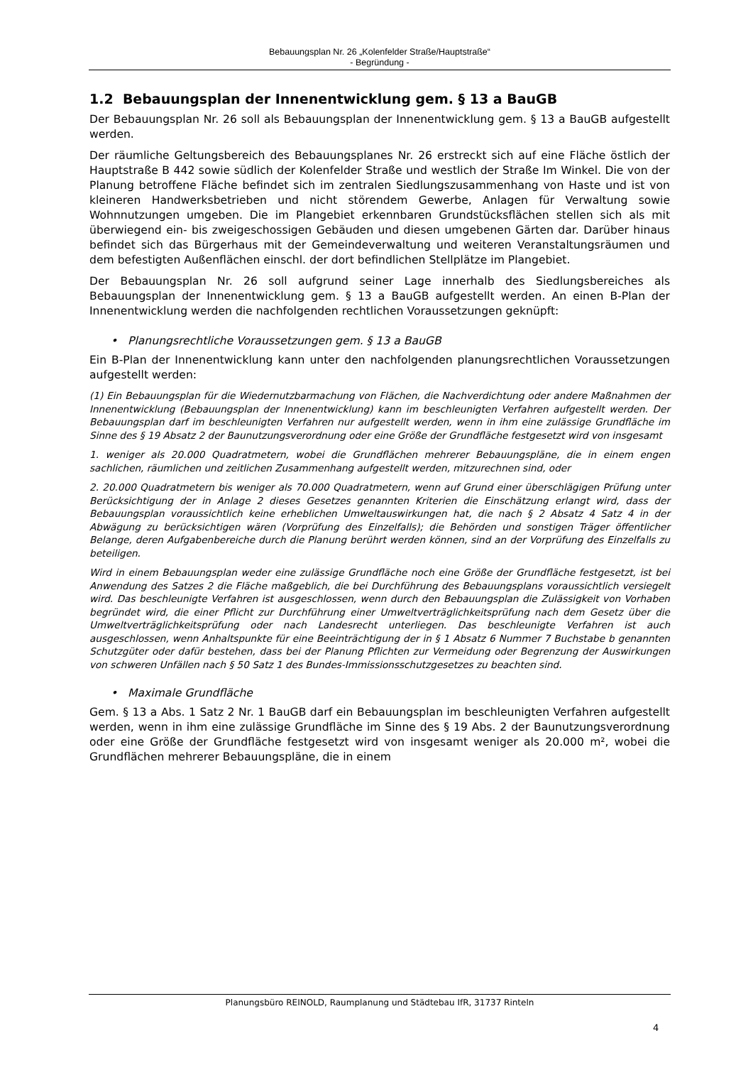Bebauungsplan Nr. 26 „Kolenfelder Straße/Hauptstraße“
- Begründung -
1.2 Bebauungsplan der Innenentwicklung gem. § 13 a BauGB
Der Bebauungsplan Nr. 26 soll als Bebauungsplan der Innenentwicklung gem. § 13 a BauGB aufgestellt werden.
Der räumliche Geltungsbereich des Bebauungsplanes Nr. 26 erstreckt sich auf eine Fläche östlich der Hauptstraße B 442 sowie südlich der Kolenfelder Straße und westlich der Straße Im Winkel. Die von der Planung betroffene Fläche befindet sich im zentralen Siedlungszusammenhang von Haste und ist von kleineren Handwerksbetrieben und nicht störendem Gewerbe, Anlagen für Verwaltung sowie Wohnnutzungen umgeben. Die im Plangebiet erkennbaren Grundstücksflächen stellen sich als mit überwiegend ein- bis zweigeschossigen Gebäuden und diesen umgebenen Gärten dar. Darüber hinaus befindet sich das Bürgerhaus mit der Gemeindeverwaltung und weiteren Veranstaltungsräumen und dem befestigten Außenflächen einschl. der dort befindlichen Stellplätze im Plangebiet.
Der Bebauungsplan Nr. 26 soll aufgrund seiner Lage innerhalb des Siedlungsbereiches als Bebauungsplan der Innenentwicklung gem. § 13 a BauGB aufgestellt werden. An einen B-Plan der Innenentwicklung werden die nachfolgenden rechtlichen Voraussetzungen geknüpft:
• Planungsrechtliche Voraussetzungen gem. § 13 a BauGB
Ein B-Plan der Innenentwicklung kann unter den nachfolgenden planungsrechtlichen Voraussetzungen aufgestellt werden:
(1) Ein Bebauungsplan für die Wiedernutzbarmachung von Flächen, die Nachverdichtung oder andere Maßnahmen der Innenentwicklung (Bebauungsplan der Innenentwicklung) kann im beschleunigten Verfahren aufgestellt werden. Der Bebauungsplan darf im beschleunigten Verfahren nur aufgestellt werden, wenn in ihm eine zulässige Grundfläche im Sinne des § 19 Absatz 2 der Baunutzungsverordnung oder eine Größe der Grundfläche festgesetzt wird von insgesamt
1. weniger als 20.000 Quadratmetern, wobei die Grundflächen mehrerer Bebauungspläne, die in einem engen sachlichen, räumlichen und zeitlichen Zusammenhang aufgestellt werden, mitzurechnen sind, oder
2. 20.000 Quadratmetern bis weniger als 70.000 Quadratmetern, wenn auf Grund einer überschlägigen Prüfung unter Berücksichtigung der in Anlage 2 dieses Gesetzes genannten Kriterien die Einschätzung erlangt wird, dass der Bebauungsplan voraussichtlich keine erheblichen Umweltauswirkungen hat, die nach § 2 Absatz 4 Satz 4 in der Abwägung zu berücksichtigen wären (Vorprüfung des Einzelfalls); die Behörden und sonstigen Träger öffentlicher Belange, deren Aufgabenbereiche durch die Planung berührt werden können, sind an der Vorprüfung des Einzelfalls zu beteiligen.
Wird in einem Bebauungsplan weder eine zulässige Grundfläche noch eine Größe der Grundfläche festgesetzt, ist bei Anwendung des Satzes 2 die Fläche maßgeblich, die bei Durchführung des Bebauungsplans voraussichtlich versiegelt wird. Das beschleunigte Verfahren ist ausgeschlossen, wenn durch den Bebauungsplan die Zulässigkeit von Vorhaben begründet wird, die einer Pflicht zur Durchführung einer Umweltverträglichkeitsprüfung nach dem Gesetz über die Umweltverträglichkeitsprüfung oder nach Landesrecht unterliegen. Das beschleunigte Verfahren ist auch ausgeschlossen, wenn Anhaltspunkte für eine Beeinträchtigung der in § 1 Absatz 6 Nummer 7 Buchstabe b genannten Schutzgüter oder dafür bestehen, dass bei der Planung Pflichten zur Vermeidung oder Begrenzung der Auswirkungen von schweren Unfällen nach § 50 Satz 1 des Bundes-Immissionsschutzgesetzes zu beachten sind.
• Maximale Grundfläche
Gem. § 13 a Abs. 1 Satz 2 Nr. 1 BauGB darf ein Bebauungsplan im beschleunigten Verfahren aufgestellt werden, wenn in ihm eine zulässige Grundfläche im Sinne des § 19 Abs. 2 der Baunutzungsverordnung oder eine Größe der Grundfläche festgesetzt wird von insgesamt weniger als 20.000 m², wobei die Grundflächen mehrerer Bebauungspläne, die in einem
Planungsbüro REINOLD, Raumplanung und Städtebau IfR, 31737 Rinteln
4